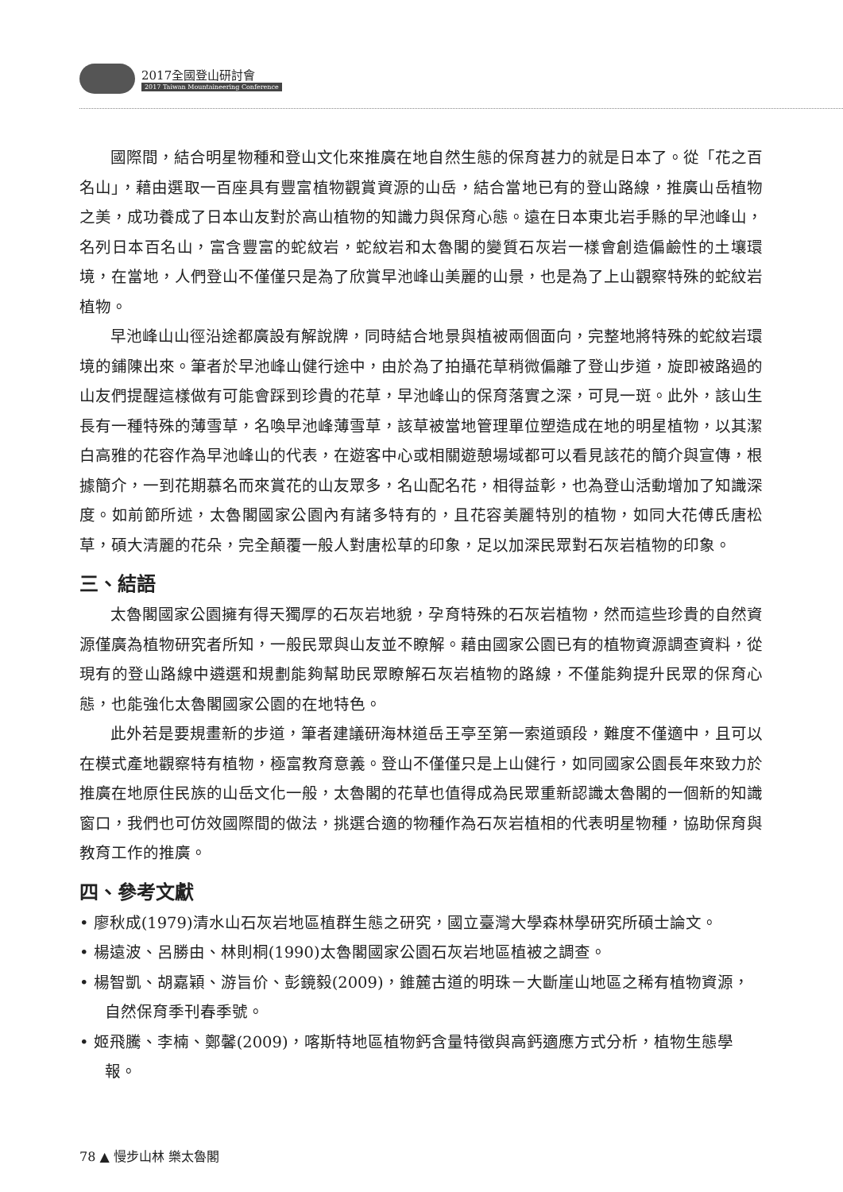2017全國登山研討會
2017 Taiwan Mountaineering Conference
國際間，結合明星物種和登山文化來推廣在地自然生態的保育甚力的就是日本了。從「花之百名山」，藉由選取一百座具有豐富植物觀賞資源的山岳，結合當地已有的登山路線，推廣山岳植物之美，成功養成了日本山友對於高山植物的知識力與保育心態。遠在日本東北岩手縣的早池峰山，名列日本百名山，富含豐富的蛇紋岩，蛇紋岩和太魯閣的變質石灰岩一樣會創造偏鹼性的土壤環境，在當地，人們登山不僅僅只是為了欣賞早池峰山美麗的山景，也是為了上山觀察特殊的蛇紋岩植物。
早池峰山山徑沿途都廣設有解說牌，同時結合地景與植被兩個面向，完整地將特殊的蛇紋岩環境的鋪陳出來。筆者於早池峰山健行途中，由於為了拍攝花草稍微偏離了登山步道，旋即被路過的山友們提醒這樣做有可能會踩到珍貴的花草，早池峰山的保育落實之深，可見一斑。此外，該山生長有一種特殊的薄雪草，名喚早池峰薄雪草，該草被當地管理單位塑造成在地的明星植物，以其潔白高雅的花容作為早池峰山的代表，在遊客中心或相關遊憩場域都可以看見該花的簡介與宣傳，根據簡介，一到花期慕名而來賞花的山友眾多，名山配名花，相得益彰，也為登山活動增加了知識深度。如前節所述，太魯閣國家公園內有諸多特有的，且花容美麗特別的植物，如同大花傅氏唐松草，碩大清麗的花朵，完全顛覆一般人對唐松草的印象，足以加深民眾對石灰岩植物的印象。
三、結語
太魯閣國家公園擁有得天獨厚的石灰岩地貌，孕育特殊的石灰岩植物，然而這些珍貴的自然資源僅廣為植物研究者所知，一般民眾與山友並不瞭解。藉由國家公園已有的植物資源調查資料，從現有的登山路線中遴選和規劃能夠幫助民眾瞭解石灰岩植物的路線，不僅能夠提升民眾的保育心態，也能強化太魯閣國家公園的在地特色。
此外若是要規畫新的步道，筆者建議研海林道岳王亭至第一索道頭段，難度不僅適中，且可以在模式產地觀察特有植物，極富教育意義。登山不僅僅只是上山健行，如同國家公園長年來致力於推廣在地原住民族的山岳文化一般，太魯閣的花草也值得成為民眾重新認識太魯閣的一個新的知識窗口，我們也可仿效國際間的做法，挑選合適的物種作為石灰岩植相的代表明星物種，協助保育與教育工作的推廣。
四、參考文獻
• 廖秋成(1979)清水山石灰岩地區植群生態之研究，國立臺灣大學森林學研究所碩士論文。
• 楊遠波、呂勝由、林則桐(1990)太魯閣國家公園石灰岩地區植被之調查。
• 楊智凱、胡嘉穎、游旨价、彭鏡毅(2009)，錐麓古道的明珠－大斷崖山地區之稀有植物資源，自然保育季刊春季號。
• 姬飛騰、李楠、鄭馨(2009)，喀斯特地區植物鈣含量特徵與高鈣適應方式分析，植物生態學報。
78 ▲ 慢步山林 樂太魯閣